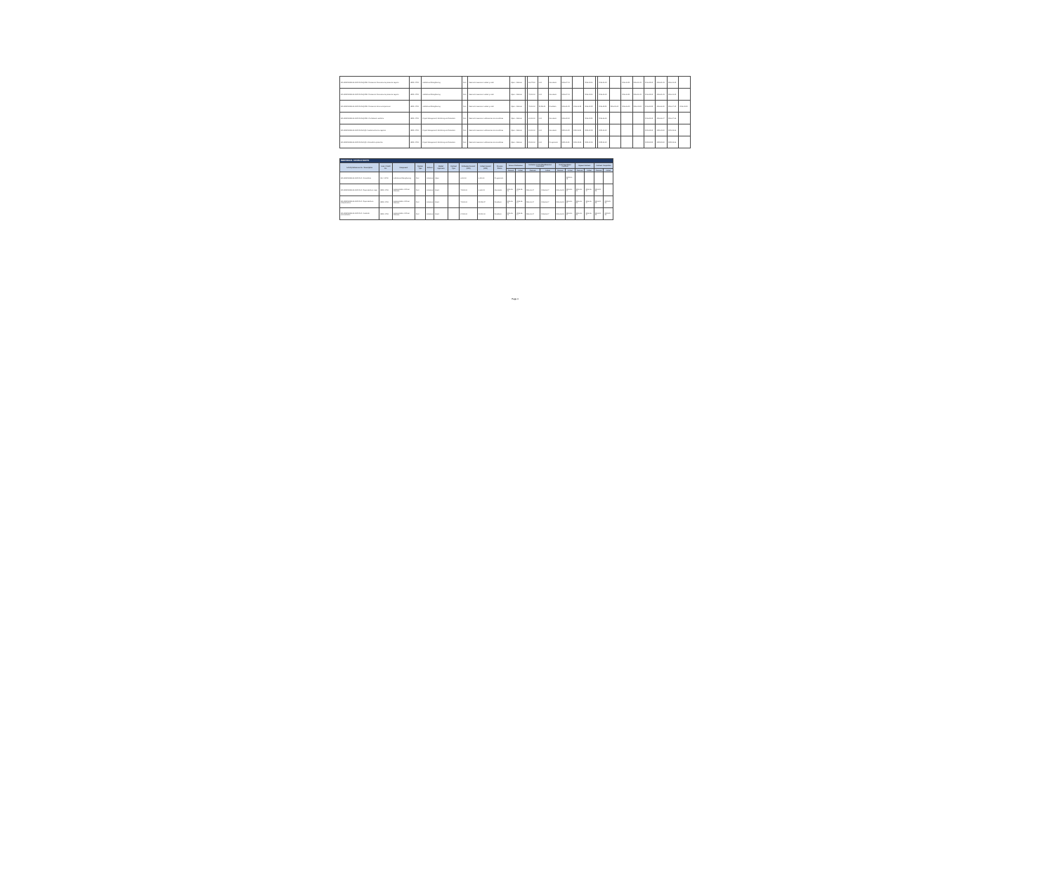| MX-MINFIN/MINAG-1SEVE-CS-QCBS / Evaluación Financiera de planes de negocio | IBRD / 8750 | Institutional Strengthening | Post | Selección basada en calidad y costo | Open - National | | 96,073.00 | 0.00 | Cancelado | 2016-07-01 | | 2016-08-10 | | 2016-10-03 | | 2016-10-31 | 2016-11-03 | 2016-12-08 | 2016-01-09 | 2016-01-08 | |
| MX-MINFIN/MINAG-1SEVE-CS-QCBS / Evaluación Financiera de planes de negocio | IBRD / 8750 | Institutional Strengthening | Post | Selección basada en calidad y costo | Open - National | | 72,000.00 | 0.00 | Cancelado | 2016-07-01 | | 2016-08-10 | | 2016-10-03 | | 2016-10-31 | 2016-11-03 | 2016-12-08 | 2016-01-09 | 2016-01-08 | |
| MX-MINFIN/MINAG-1SEVE-CS-QCBS / Evaluación técnica del personal | IBRD / 8750 | Institutional Strengthening | Post | Selección basada en calidad y costo | Open - National | | 75,000.00 | 25,286.51 | Finalizado | 2016-01-22 | 2016-04-25 | 2016-02-22 | | 2016-03-29 | 2016-05-03 | 2016-04-28 | 2016-05-03 | 2016-05-29 | 2016-06-30 | 2016-07-02 | 2016-08-03 |
| MX-MINFIN/MINAG-1SEVE-CS-QCBS / Contratación auditoría | IBRD / 8750 | Project Management, Monitoring and Evaluation | Post | Selección basada en calificaciones de consultores | Open - National | | 60,000.00 | 0.00 | Cancelado | 2016-02-08 | | 2016-03-21 | | 2016-04-09 | | | | 2016-05-09 | 2016-06-07 | 2016-07-06 | |
| MX-MINFIN/MINAG-1SEVE-CS-CQS / Asistencia técnica regional | IBRD / 8750 | Project Management, Monitoring and Evaluation | Post | Selección basada en calificaciones de consultores | Open - National | | 50,000.00 | 0.00 | Cancelado | 2020-10-28 | 2020-11-30 | 2020-12-28 | | 2021-01-02 | | | | 2021-02-09 | 2021-03-08 | 2021-09-06 | |
| MX-MINFIN/MINAG-1SEVE-CS-CQS / Consultoría productos | IBRD / 8750 | Project Management, Monitoring and Evaluation | Post | Selección basada en calificaciones de consultores | Open - National | | 25,000.00 | 0.00 | En ejecución | 2021-11-30 | 2021-12-30 | 2021-12-30 | | 2022-01-02 | | | | 2022-02-28 | 2022-03-08 | 2022-09-06 | |
| INDIVIDUAL CONSULTANTS | | | | | | | | | | | | | | | | | | | |
| Activity Reference No. / Description | Loan / Credit No. | Component | Review Type | Method | Market Approach | Contract Type | Estimated Amount (US$) | Actual Amount (US$) | Process Status | Terms of Reference | | Invitation to Identified/Selected Consultant | | Draft Negotiated Contract | | Signed Contract | | Contract Completion | |
| | | | | | | | | | | Planned | Actual | Planned | Actual | Planned | Actual | Planned | Actual | Planned | Actual |
| MX-MINFIN/MINAG-1SEVE-IC / Consultoría | IDA / V1780 | Institutional Strengthening | Prior | Individual | Open | | 6,100.00 | 6,110.00 | En ejecución | | | | | | 2022-01-13 | | | | |
| MX-MINFIN/MINAG-1SEVE-IC / Especialista en riego | IBRD / 8750 | Implementation of Rural Alliances | Post | Individual | Direct | | 79,500.00 | 4,640.13 | Cancelado | 2016-06-16 | 2016-06-17 | 2016-06-17 | 2016-06-17 | 2016-06-20 | 2016-06-17 | 2016-06-08 | 2016-06-17 | 2016-12-29 | |
| MX-MINFIN/MINAG-1SEVE-IC / Especialista en infraestructura | IBRD / 8750 | Implementation of Rural Alliances | Post | Individual | Direct | | 79,500.00 | 32,536.27 | Finalizado | 2016-06-16 | 2016-06-17 | 2016-06-17 | 2016-06-17 | 2016-06-20 | 2016-06-17 | 2016-06-08 | 2016-06-17 | 2016-12-29 | 2019-03-31 |
| MX-MINFIN/MINAG-1SEVE-IC / Asistente administrativo | IBRD / 8750 | Implementation of Rural Alliances | Post | Individual | Direct | | 67,200.00 | 58,200.00 | Finalizado | 2016-06-16 | 2016-06-17 | 2016-06-17 | 2016-06-17 | 2016-06-20 | 2016-06-17 | 2016-06-08 | 2016-06-17 | 2016-12-29 | 2019-12-31 |
Page 4